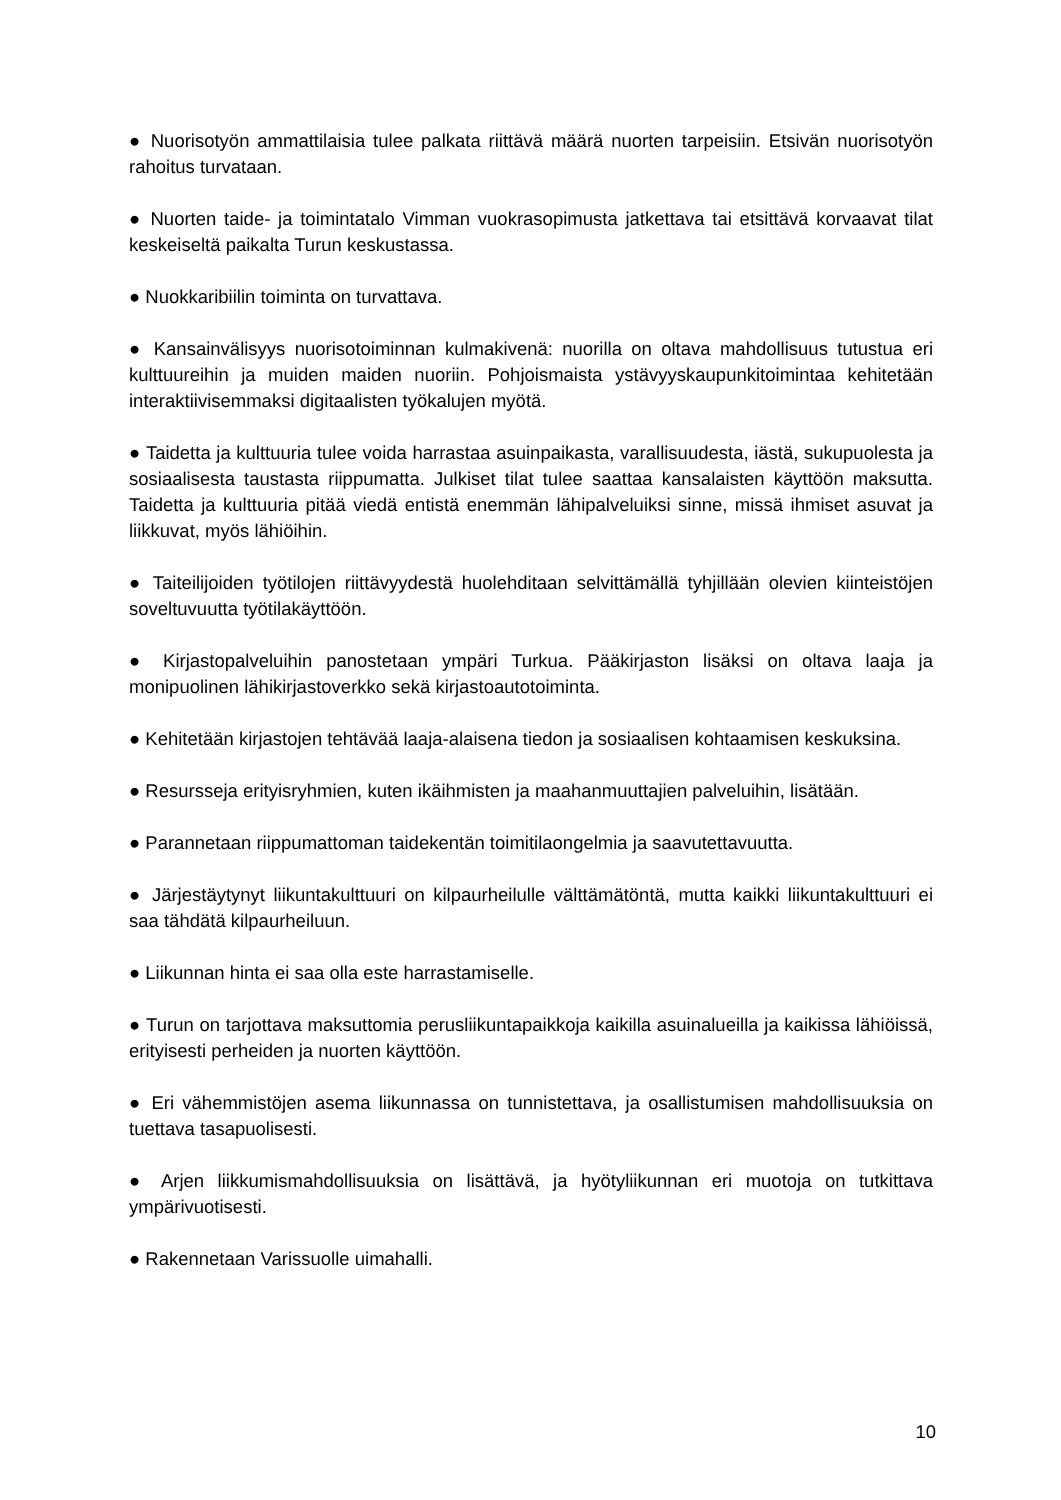● Nuorisotyön ammattilaisia tulee palkata riittävä määrä nuorten tarpeisiin. Etsivän nuorisotyön rahoitus turvataan.
● Nuorten taide- ja toimintatalo Vimman vuokrasopimusta jatkettava tai etsittävä korvaavat tilat keskeiseltä paikalta Turun keskustassa.
● Nuokkaribiilin toiminta on turvattava.
● Kansainvälisyys nuorisotoiminnan kulmakivenä: nuorilla on oltava mahdollisuus tutustua eri kulttuureihin ja muiden maiden nuoriin. Pohjoismaista ystävyyskaupunkitoimintaa kehitetään interaktiivisemmaksi digitaalisten työkalujen myötä.
● Taidetta ja kulttuuria tulee voida harrastaa asuinpaikasta, varallisuudesta, iästä, sukupuolesta ja sosiaalisesta taustasta riippumatta. Julkiset tilat tulee saattaa kansalaisten käyttöön maksutta. Taidetta ja kulttuuria pitää viedä entistä enemmän lähipalveluiksi sinne, missä ihmiset asuvat ja liikkuvat, myös lähiöihin.
● Taiteilijoiden työtilojen riittävyydestä huolehditaan selvittämällä tyhjillään olevien kiinteistöjen soveltuvuutta työtilakäyttöön.
● Kirjastopalveluihin panostetaan ympäri Turkua. Pääkirjaston lisäksi on oltava laaja ja monipuolinen lähikirjastoverkko sekä kirjastoautotoiminta.
● Kehitetään kirjastojen tehtävää laaja-alaisena tiedon ja sosiaalisen kohtaamisen keskuksina.
● Resursseja erityisryhmien, kuten ikäihmisten ja maahanmuuttajien palveluihin, lisätään.
● Parannetaan riippumattoman taidekentän toimitilaongelmia ja saavutettavuutta.
● Järjestäytynyt liikuntakulttuuri on kilpaurheilulle välttämätöntä, mutta kaikki liikuntakulttuuri ei saa tähdätä kilpaurheiluun.
● Liikunnan hinta ei saa olla este harrastamiselle.
● Turun on tarjottava maksuttomia perusliikuntapaikkoja kaikilla asuinalueilla ja kaikissa lähiöissä, erityisesti perheiden ja nuorten käyttöön.
● Eri vähemmistöjen asema liikunnassa on tunnistettava, ja osallistumisen mahdollisuuksia on tuettava tasapuolisesti.
● Arjen liikkumismahdollisuuksia on lisättävä, ja hyötyliikunnan eri muotoja on tutkittava ympärivuotisesti.
● Rakennetaan Varissuolle uimahalli.
10